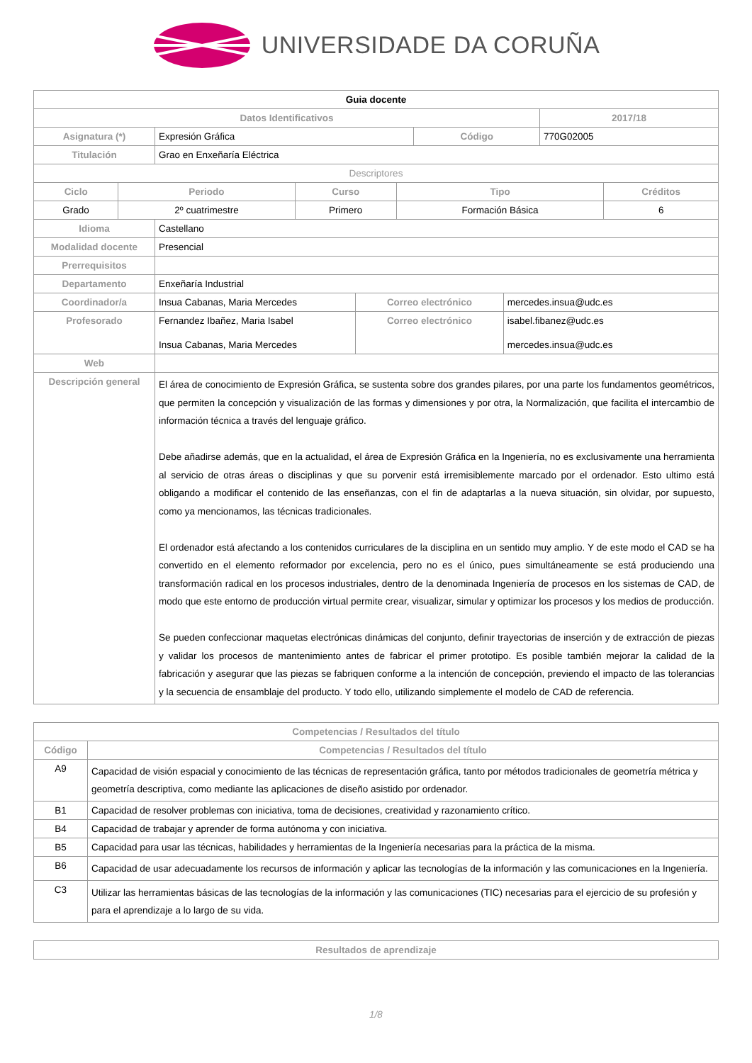UNIVERSIDADE DA CORUÑA
| Guia docente | | | |
| Datos Identificativos | | | 2017/18 |
| Asignatura (*) | Expresión Gráfica | Código | 770G02005 |
| Titulación | Grao en Enxeñaría Eléctrica | | |
| Descriptores | | | |
| Ciclo | Periodo | Curso | Tipo | Créditos |
| --- | --- | --- | --- | --- |
| Grado | 2º cuatrimestre | Primero | Formación Básica | 6 |
| Idioma | Castellano | | |
| Modalidad docente | Presencial | | |
| Prerrequisitos | | | |
| Departamento | Enxeñaría Industrial | | |
| Coordinador/a | Insua Cabanas, Maria Mercedes | Correo electrónico | mercedes.insua@udc.es |
| Profesorado | Fernandez Ibañez, Maria Isabel Insua Cabanas, Maria Mercedes | Correo electrónico | isabel.fibanez@udc.es mercedes.insua@udc.es |
| Web | | | |
| Descripción general | El área de conocimiento de Expresión Gráfica, se sustenta sobre dos grandes pilares, por una parte los fundamentos geométricos, que permiten la concepción y visualización de las formas y dimensiones y por otra, la Normalización, que facilita el intercambio de información técnica a través del lenguaje gráfico. Debe añadirse además, que en la actualidad, el área de Expresión Gráfica en la Ingeniería, no es exclusivamente una herramienta al servicio de otras áreas o disciplinas y que su porvenir está irremisiblemente marcado por el ordenador. Esto ultimo está obligando a modificar el contenido de las enseñanzas, con el fin de adaptarlas a la nueva situación, sin olvidar, por supuesto, como ya mencionamos, las técnicas tradicionales. El ordenador está afectando a los contenidos curriculares de la disciplina en un sentido muy amplio. Y de este modo el CAD se ha convertido en el elemento reformador por excelencia, pero no es el único, pues simultáneamente se está produciendo una transformación radical en los procesos industriales, dentro de la denominada Ingeniería de procesos en los sistemas de CAD, de modo que este entorno de producción virtual permite crear, visualizar, simular y optimizar los procesos y los medios de producción. Se pueden confeccionar maquetas electrónicas dinámicas del conjunto, definir trayectorias de inserción y de extracción de piezas y validar los procesos de mantenimiento antes de fabricar el primer prototipo. Es posible también mejorar la calidad de la fabricación y asegurar que las piezas se fabriquen conforme a la intención de concepción, previendo el impacto de las tolerancias y la secuencia de ensamblaje del producto. Y todo ello, utilizando simplemente el modelo de CAD de referencia. | | |
| Competencias / Resultados del título | |
| --- | --- |
| Código | Competencias / Resultados del título |
| A9 | Capacidad de visión espacial y conocimiento de las técnicas de representación gráfica, tanto por métodos tradicionales de geometría métrica y geometría descriptiva, como mediante las aplicaciones de diseño asistido por ordenador. |
| B1 | Capacidad de resolver problemas con iniciativa, toma de decisiones, creatividad y razonamiento crítico. |
| B4 | Capacidad de trabajar y aprender de forma autónoma y con iniciativa. |
| B5 | Capacidad para usar las técnicas, habilidades y herramientas de la Ingeniería necesarias para la práctica de la misma. |
| B6 | Capacidad de usar adecuadamente los recursos de información y aplicar las tecnologías de la información y las comunicaciones en la Ingeniería. |
| C3 | Utilizar las herramientas básicas de las tecnologías de la información y las comunicaciones (TIC) necesarias para el ejercicio de su profesión y para el aprendizaje a lo largo de su vida. |
| Resultados de aprendizaje |
| --- |
1/8